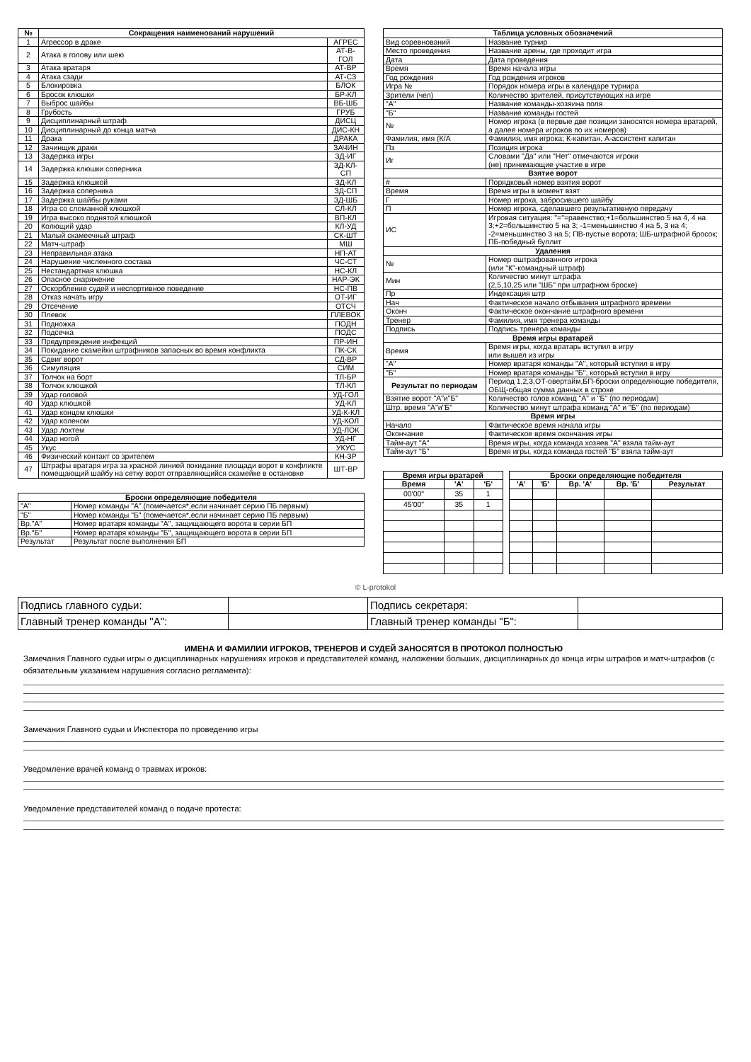| № | Сокращения наименований нарушений | |
| --- | --- | --- |
| 1 | Агрессор в драке | АГРЕС |
| 2 | Атака в голову или шею | АТ-В-ГОЛ |
| 3 | Атака вратаря | АТ-ВР |
| 4 | Атака сзади | АТ-СЗ |
| 5 | Блокировка | БЛОК |
| 6 | Бросок клюшки | БР-КЛ |
| 7 | Выброс шайбы | ВБ-ШБ |
| 8 | Грубость | ГРУБ |
| 9 | Дисциплинарный штраф | ДИСЦ |
| 10 | Дисциплинарный до конца матча | ДИС-КН |
| 11 | Драка | ДРАКА |
| 12 | Зачинщик драки | ЗАЧИН |
| 13 | Задержка игры | ЗД-ИГ |
| 14 | Задержка клюшки соперника | ЗД-КЛ-СП |
| 15 | Задержка клюшкой | ЗД-КЛ |
| 16 | Задержка соперника | ЗД-СП |
| 17 | Задержка шайбы руками | ЗД-ШБ |
| 18 | Игра со сломанной клюшкой | СЛ-КЛ |
| 19 | Игра высоко поднятой клюшкой | ВП-КЛ |
| 20 | Колющий удар | КЛ-УД |
| 21 | Малый скамеечный штраф | СК-ШТ |
| 22 | Матч-штраф | МШ |
| 23 | Неправильная атака | НП-АТ |
| 24 | Нарушение численного состава | ЧС-СТ |
| 25 | Нестандартная клюшка | НС-КЛ |
| 26 | Опасное снаряжение | НАР-ЭК |
| 27 | Оскорбление судей и неспортивное поведение | НС-ПВ |
| 28 | Отказ начать игру | ОТ-ИГ |
| 29 | Отсечение | ОТСЧ |
| 30 | Плевок | ПЛЕВОК |
| 31 | Подножка | ПОДН |
| 32 | Подсечка | ПОДС |
| 33 | Предупреждение инфекций | ПР-ИН |
| 34 | Покидание скамейки штрафников запасных во время конфликта | ПК-СК |
| 35 | Сдвиг ворот | СД-ВР |
| 36 | Симуляция | СИМ |
| 37 | Толчок на борт | ТЛ-БР |
| 38 | Толчок клюшкой | ТЛ-КЛ |
| 39 | Удар головой | УД-ГОЛ |
| 40 | Удар клюшкой | УД-КЛ |
| 41 | Удар концом клюшки | УД-К-КЛ |
| 42 | Удар коленом | УД-КОЛ |
| 43 | Удар локтем | УД-ЛОК |
| 44 | Удар ногой | УД-НГ |
| 45 | Укус | УКУС |
| 46 | Физический контакт со зрителем | КН-ЗР |
| 47 | Штрафы вратаря игра за красной линией покидание площади ворот в конфликте помещающий шайбу на сетку ворот отправляющийся скамейке в остановке | ШТ-ВР |
| Броски определяющие победителя | |
| --- | --- |
| "А" | Номер команды "А" (помечается*,если начинает серию ПБ первым) |
| "Б" | Номер команды "Б" (помечается*,если начинает серию ПБ первым) |
| Вр."А" | Номер вратаря команды "А", защищающего ворота в серии БП |
| Вр."Б" | Номер вратаря команды "Б", защищающего ворота в серии БП |
| Результат | Результат после выполнения БП |
| Таблица условных обозначений | |
| --- | --- |
| Вид соревнований | Название турнир |
| Место проведения | Название арены, где проходит игра |
| Дата | Дата проведения |
| Время | Время начала игры |
| Год рождения | Год рождения игроков |
| Игра № | Порядок номера игры в календаре турнира |
| Зрители (чел) | Количество зрителей, присутствующих на игре |
| "А" | Название команды-хозяина поля |
| "Б" | Название команды гостей |
| № | Номер игрока (в первые две позиции заносятся номера вратарей, а далее номера игроков по их номеров) |
| Фамилия, имя (К/А | Фамилия, имя игрока; К-капитан, А-ассистент капитан |
| Пз | Позиция игрока |
| Иг | Словами "Да" или "Нет" отмечаются игроки (не) принимающие участие в игре |
| Взятие ворот | |
| # | Порядковый номер взятия ворот |
| Время | Время игры в момент взят |
| Г | Номер игрока, забросившего шайбу |
| П | Номер игрока, сделавшего результативную передачу |
| ИС | Игровая ситуация: "="=равенство;+1=большинство 5 на 4, 4 на 3;+2=большинство 5 на 3; -1=меньшинство 4 на 5, 3 на 4; -2=меньшинство 3 на 5; ПВ-пустые ворота; ШБ-штрафной бросок; ПБ-победный буллит |
| Удаления | |
| № | Номер оштрафованного игрока (или "К"-командный штраф) |
| Мин | Количество минут штрафа (2,5,10,25 или "ШБ" при штрафном броске) |
| Пр | Индексация штр |
| Нач | Фактическое начало отбывания штрафного времени |
| Оконч | Фактическое окончание штрафного времени |
| Тренер | Фамилия, имя тренера команды |
| Подпись | Подпись тренера команды |
| Время игры вратарей | |
| Время | Время игры, когда вратарь вступил в игру или вышел из игры |
| "А" | Номер вратаря команды "А", который вступил в игру |
| "Б" | Номер вратаря команды "Б", который вступил в игру |
| Результат по периодам | Период 1,2,3,ОТ-овертайм,БП-броски определяющие победителя, ОБЩ-общая сумма данных в строке |
| Взятие ворот "А"и"Б" | Количество голов команд "А" и "Б" (по периодам) |
| Штр. время "А"и"Б" | Количество минут штрафа команд "А" и "Б" (по периодам) |
| Время игры | |
| Начало | Фактическое время начала игры |
| Окончание | Фактическое время окончания игры |
| Тайм-аут "А" | Время игры, когда команда хозяев "А" взяла тайм-аут |
| Тайм-аут "Б" | Время игры, когда команда гостей "Б" взяла тайм-аут |
| Время игры вратарей | | |
| --- | --- | --- |
| Время | 'А' | 'Б' |
| 00'00" | 35 | 1 |
| 45'00" | 35 | 1 |
| Броски определяющие победителя | | | | |
| --- | --- | --- | --- | --- |
| 'А' | 'Б' | Вр. 'А' | Вр. 'Б' | Результат |
© L-protokol
| Подпись главного судьи: | | Подпись секретаря: | |
| Главный тренер команды "А": | | Главный тренер команды "Б": | |
ИМЕНА И ФАМИЛИИ ИГРОКОВ, ТРЕНЕРОВ И СУДЕЙ ЗАНОСЯТСЯ В ПРОТОКОЛ ПОЛНОСТЬЮ
Замечания Главного судьи игры о дисциплинарных нарушениях игроков и представителей команд, наложении больших, дисциплинарных до конца игры штрафов и матч-штрафов (с обязательным указанием нарушения согласно регламента):
Замечания Главного судьи и Инспектора по проведению игры
Уведомление врачей команд о травмах игроков:
Уведомление представителей команд о подаче протеста: